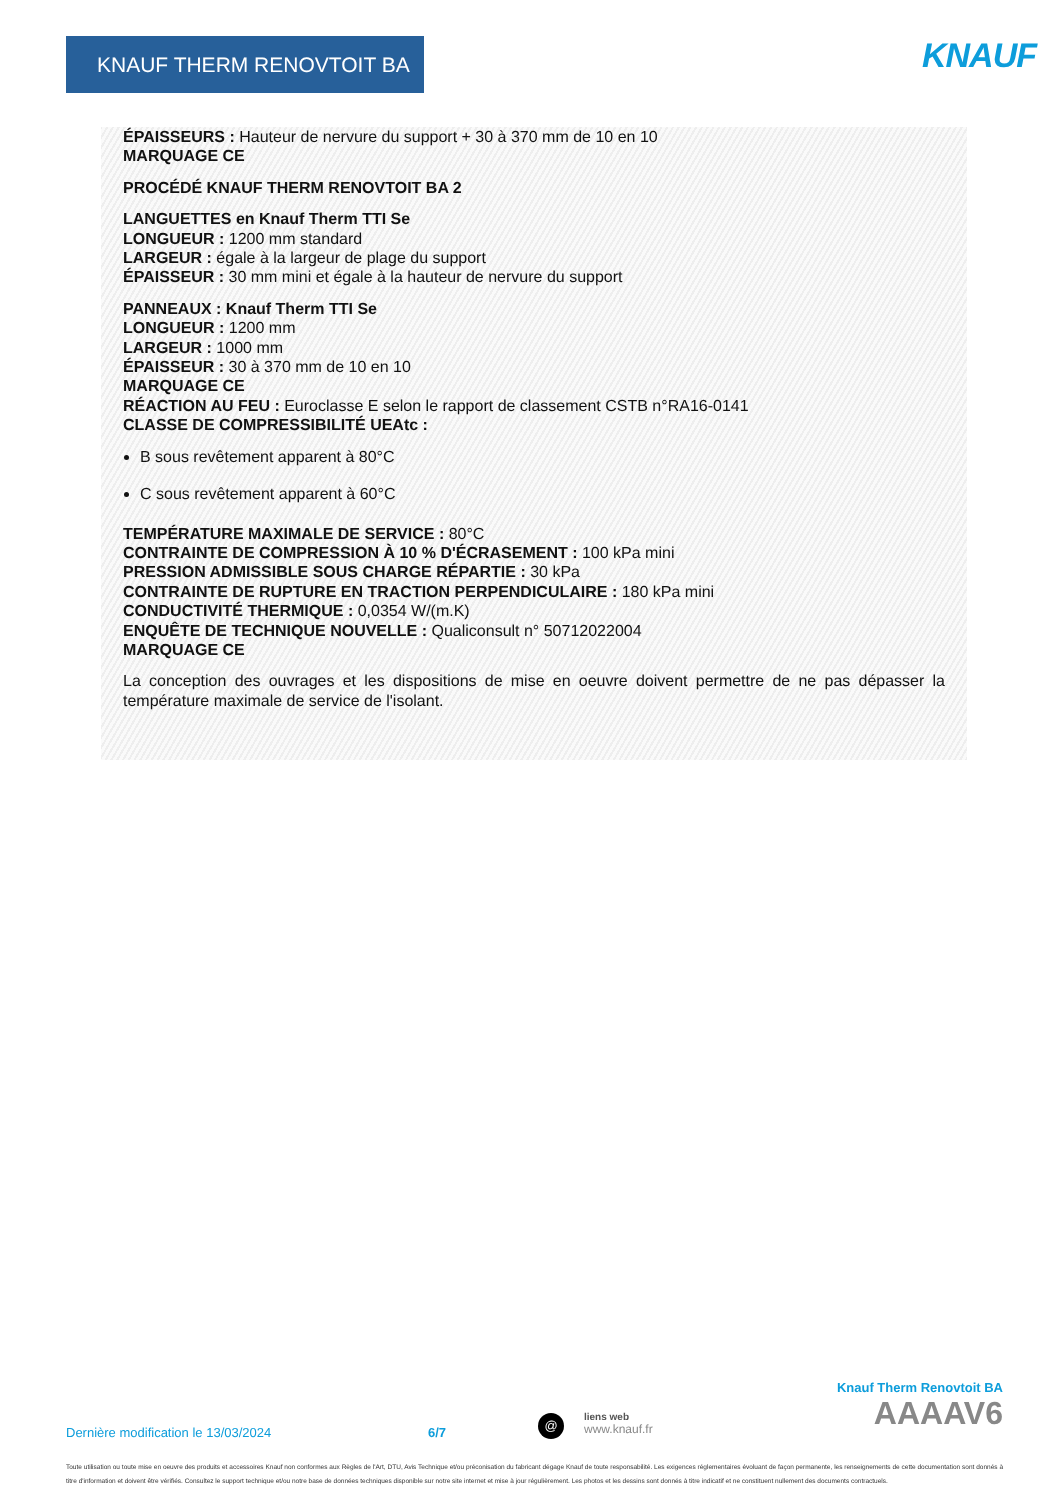KNAUF THERM RENOVTOIT BA KNAUF
ÉPAISSEURS : Hauteur de nervure du support + 30 à 370 mm de 10 en 10
MARQUAGE CE
PROCÉDÉ KNAUF THERM RENOVTOIT BA 2
LANGUETTES en Knauf Therm TTI Se
LONGUEUR : 1200 mm standard
LARGEUR : égale à la largeur de plage du support
ÉPAISSEUR : 30 mm mini et égale à la hauteur de nervure du support
PANNEAUX : Knauf Therm TTI Se
LONGUEUR : 1200 mm
LARGEUR : 1000 mm
ÉPAISSEUR : 30 à 370 mm de 10 en 10
MARQUAGE CE
RÉACTION AU FEU : Euroclasse E selon le rapport de classement CSTB n°RA16-0141
CLASSE DE COMPRESSIBILITÉ UEAtc :
B sous revêtement apparent à 80°C
C sous revêtement apparent à 60°C
TEMPÉRATURE MAXIMALE DE SERVICE : 80°C
CONTRAINTE DE COMPRESSION À 10 % D'ÉCRASEMENT : 100 kPa mini
PRESSION ADMISSIBLE SOUS CHARGE RÉPARTIE : 30 kPa
CONTRAINTE DE RUPTURE EN TRACTION PERPENDICULAIRE : 180 kPa mini
CONDUCTIVITÉ THERMIQUE : 0,0354 W/(m.K)
ENQUÊTE DE TECHNIQUE NOUVELLE : Qualiconsult n° 50712022004
MARQUAGE CE
La conception des ouvrages et les dispositions de mise en oeuvre doivent permettre de ne pas dépasser la température maximale de service de l'isolant.
Knauf Therm Renovtoit BA
AAAAV6
Dernière modification le 13/03/2024 6/7 @ liens web
www.knauf.fr
Toute utilisation ou toute mise en oeuvre des produits et accessoires Knauf non conformes aux Règles de l'Art, DTU, Avis Technique et/ou préconisation du fabricant dégage Knauf de toute responsabilité. Les exigences réglementaires évoluant de façon permanente, les renseignements de cette documentation sont donnés à titre d'information et doivent être vérifiés. Consultez le support technique et/ou notre base de données techniques disponible sur notre site internet et mise à jour régulièrement. Les photos et les dessins sont donnés à titre indicatif et ne constituent nullement des documents contractuels.